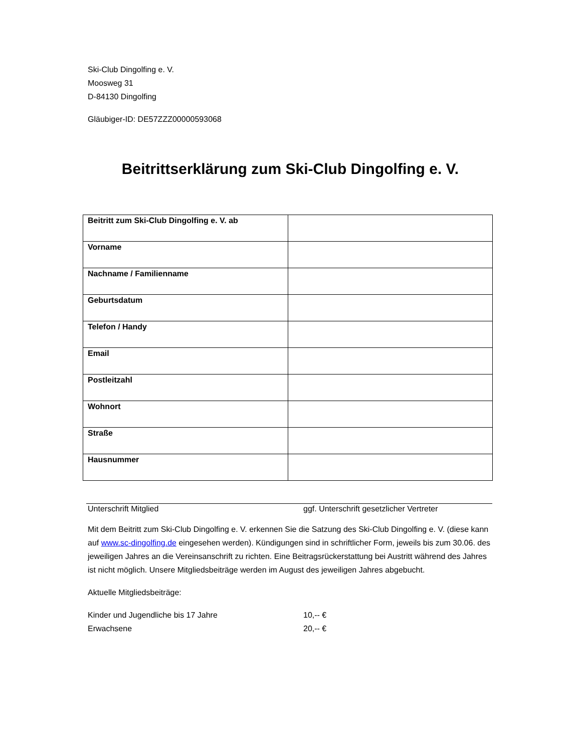Ski-Club Dingolfing e. V.
Moosweg 31
D-84130 Dingolfing
Gläubiger-ID: DE57ZZZ00000593068
Beitrittserklärung zum Ski-Club Dingolfing e. V.
| Beitritt zum Ski-Club Dingolfing e. V. ab | |
| Vorname | |
| Nachname / Familienname | |
| Geburtsdatum | |
| Telefon / Handy | |
| Email | |
| Postleitzahl | |
| Wohnort | |
| Straße | |
| Hausnummer | |
Unterschrift Mitglied ggf. Unterschrift gesetzlicher Vertreter
Mit dem Beitritt zum Ski-Club Dingolfing e. V. erkennen Sie die Satzung des Ski-Club Dingolfing e. V. (diese kann auf www.sc-dingolfing.de eingesehen werden). Kündigungen sind in schriftlicher Form, jeweils bis zum 30.06. des jeweiligen Jahres an die Vereinsanschrift zu richten. Eine Beitragsrückerstattung bei Austritt während des Jahres ist nicht möglich. Unsere Mitgliedsbeiträge werden im August des jeweiligen Jahres abgebucht.
Aktuelle Mitgliedsbeiträge:
Kinder und Jugendliche bis 17 Jahre 10,-- €
Erwachsene 20,-- €